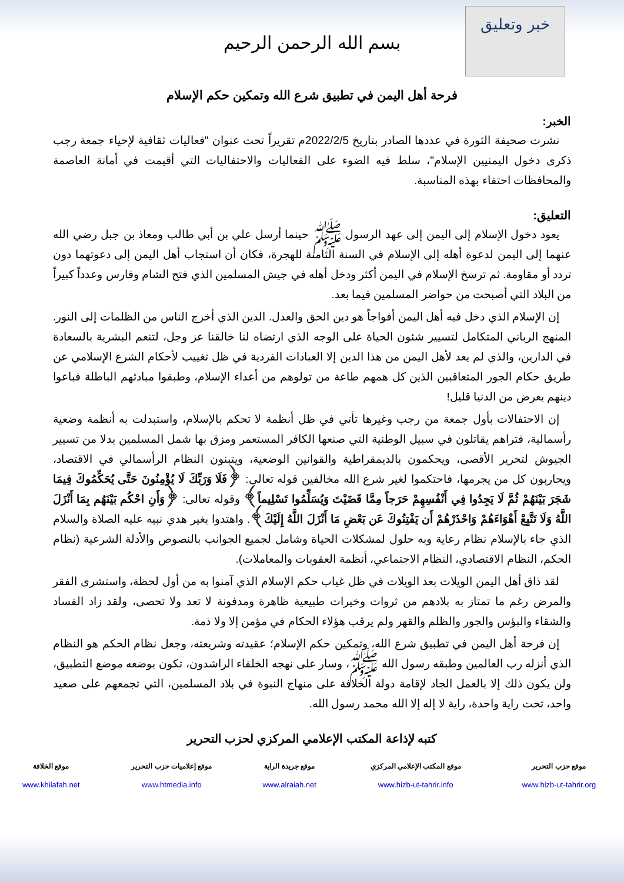خبر وتعليق
بسم الله الرحمن الرحيم
فرحة أهل اليمن في تطبيق شرع الله وتمكين حكم الإسلام
الخبر:
نشرت صحيفة الثورة في عددها الصادر بتاريخ 2022/2/5م تقريراً تحت عنوان "فعاليات ثقافية لإحياء جمعة رجب ذكرى دخول اليمنيين الإسلام"، سلط فيه الضوء على الفعاليات والاحتفاليات التي أقيمت في أمانة العاصمة والمحافظات احتفاء بهذه المناسبة.
التعليق:
يعود دخول الإسلام إلى اليمن إلى عهد الرسول ﷺ حينما أرسل علي بن أبي طالب ومعاذ بن جبل رضي الله عنهما إلى اليمن لدعوة أهله إلى الإسلام في السنة الثامنة للهجرة، فكان أن استجاب أهل اليمن إلى دعوتهما دون تردد أو مقاومة. ثم ترسخ الإسلام في اليمن أكثر ودخل أهله في جيش المسلمين الذي فتح الشام وفارس وعدداً كبيراً من البلاد التي أصبحت من حواضر المسلمين فيما بعد.
إن الإسلام الذي دخل فيه أهل اليمن أفواجاً هو دين الحق والعدل. الدين الذي أخرج الناس من الظلمات إلى النور. المنهج الرباني المتكامل لتسيير شئون الحياة على الوجه الذي ارتضاه لنا خالقنا عز وجل، لتنعم البشرية بالسعادة في الدارين، والذي لم يعد لأهل اليمن من هذا الدين إلا العبادات الفردية في ظل تغييب لأحكام الشرع الإسلامي عن طريق حكام الجور المتعاقبين الذين كل همهم طاعة من تولوهم من أعداء الإسلام، وطبقوا مبادئهم الباطلة فباعوا دينهم بعرض من الدنيا قليل!
إن الاحتفالات بأول جمعة من رجب وغيرها تأتي في ظل أنظمة لا تحكم بالإسلام، واستبدلت به أنظمة وضعية رأسمالية، فتراهم يقاتلون في سبيل الوطنية التي صنعها الكافر المستعمر ومزق بها شمل المسلمين بدلا من تسيير الجيوش لتحرير الأقصى، ويحكمون بالديمقراطية والقوانين الوضعية، ويتبنون النظام الرأسمالي في الاقتصاد، ويحاربون كل من يجرمها، فاحتكموا لغير شرع الله مخالفين قوله تعالى: ﴿فَلَا وَرَبِّكَ لَا يُؤْمِنُونَ حَتَّى يُحَكِّمُوكَ فِيمَا شَجَرَ بَيْنَهُمْ ثُمَّ لَا يَجِدُوا فِي أَنْفُسِهِمْ حَرَجاً مِمَّا قَضَيْتَ وَيُسَلِّمُوا تَسْلِيماً﴾ وقوله تعالى: ﴿وَأَنِ احْكُم بَيْنَهُم بِمَا أَنْزَلَ اللَّهُ وَلَا تَتَّبِعْ أَهْوَاءَهُمْ وَاحْذَرْهُمْ أَن يَفْتِنُوكَ عَن بَعْضِ مَا أَنْزَلَ اللَّهُ إِلَيْكَ﴾. واهتدوا بغير هدي نبيه عليه الصلاة والسلام الذي جاء بالإسلام نظام رعاية وبه حلول لمشكلات الحياة وشامل لجميع الجوانب بالنصوص والأدلة الشرعية (نظام الحكم، النظام الاقتصادي، النظام الاجتماعي، أنظمة العقوبات والمعاملات).
لقد ذاق أهل اليمن الويلات بعد الويلات في ظل غياب حكم الإسلام الذي آمنوا به من أول لحظة، واستشرى الفقر والمرض رغم ما تمتاز به بلادهم من ثروات وخيرات طبيعية ظاهرة ومدفونة لا تعد ولا تحصى، ولقد زاد الفساد والشقاء والبؤس والجور والظلم والقهر ولم يرقب هؤلاء الحكام في مؤمن إلا ولا ذمة.
إن فرحة أهل اليمن في تطبيق شرع الله، وتمكين حكم الإسلام؛ عقيدته وشريعته، وجعل نظام الحكم هو النظام الذي أنزله رب العالمين وطبقه رسول الله ﷺ، وسار على نهجه الخلفاء الراشدون، تكون بوضعه موضع التطبيق، ولن يكون ذلك إلا بالعمل الجاد لإقامة دولة الخلافة على منهاج النبوة في بلاد المسلمين، التي تجمعهم على صعيد واحد، تحت راية واحدة، راية لا إله إلا الله محمد رسول الله.
كتبه لإذاعة المكتب الإعلامي المركزي لحزب التحرير
| موقع حزب التحرير | موقع المكتب الإعلامي المركزي | موقع جريدة الراية | موقع إعلاميات حزب التحرير | موقع الخلافة |
| --- | --- | --- | --- | --- |
| www.hizb-ut-tahrir.org | www.hizb-ut-tahrir.info | www.alraiah.net | www.htmedia.info | www.khilafah.net |